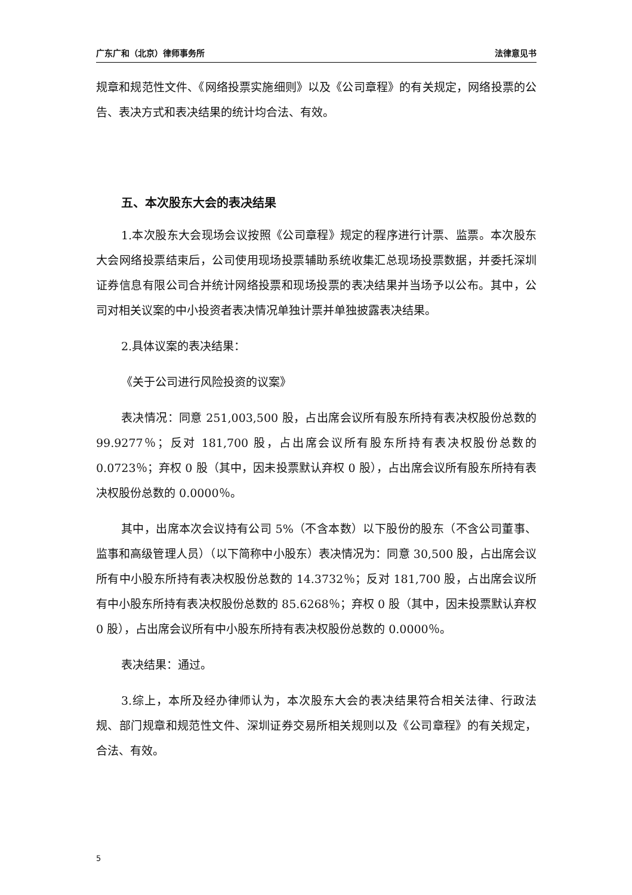广东广和（北京）律师事务所 法律意见书
规章和规范性文件、《网络投票实施细则》以及《公司章程》的有关规定，网络投票的公告、表决方式和表决结果的统计均合法、有效。
五、本次股东大会的表决结果
1.本次股东大会现场会议按照《公司章程》规定的程序进行计票、监票。本次股东大会网络投票结束后，公司使用现场投票辅助系统收集汇总现场投票数据，并委托深圳证券信息有限公司合并统计网络投票和现场投票的表决结果并当场予以公布。其中，公司对相关议案的中小投资者表决情况单独计票并单独披露表决结果。
2.具体议案的表决结果：
《关于公司进行风险投资的议案》
表决情况：同意 251,003,500 股，占出席会议所有股东所持有表决权股份总数的 99.9277％；反对 181,700 股，占出席会议所有股东所持有表决权股份总数的 0.0723％；弃权 0 股（其中，因未投票默认弃权 0 股），占出席会议所有股东所持有表决权股份总数的 0.0000％。
其中，出席本次会议持有公司 5%（不含本数）以下股份的股东（不含公司董事、监事和高级管理人员）（以下简称中小股东）表决情况为：同意 30,500 股，占出席会议所有中小股东所持有表决权股份总数的 14.3732％；反对 181,700 股，占出席会议所有中小股东所持有表决权股份总数的 85.6268％；弃权 0 股（其中，因未投票默认弃权 0 股），占出席会议所有中小股东所持有表决权股份总数的 0.0000％。
表决结果：通过。
3.综上，本所及经办律师认为，本次股东大会的表决结果符合相关法律、行政法规、部门规章和规范性文件、深圳证券交易所相关规则以及《公司章程》的有关规定，合法、有效。
5